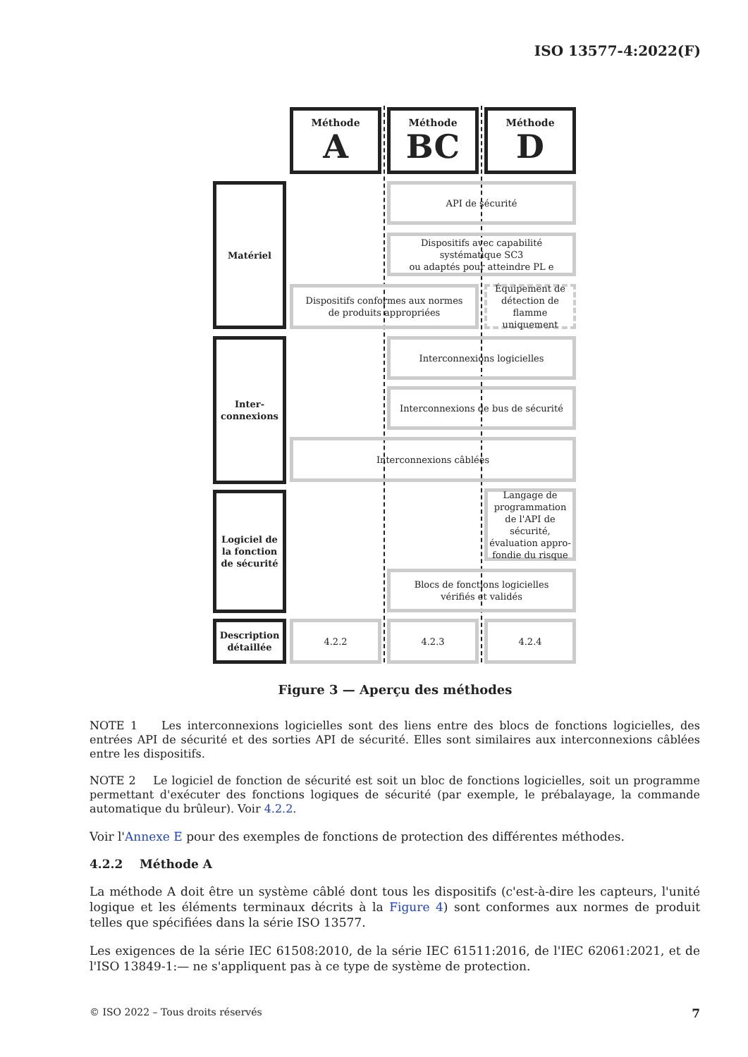ISO 13577-4:2022(F)
Méthode
A
Méthode
BC
Méthode
D
Matériel API de sécurité
Dispositifs avec capabilité
systématique SC3
ou adaptés pour atteindre PL e
Dispositifs conformes aux normes
de produits appropriées
Équipement de
détection de
flamme uniquement
Inter-
connexions
Interconnexions logicielles
Interconnexions de bus de sécurité
Interconnexions câblées
Logiciel de la fonction de sécurité
Langage de programmation de l'API de sécurité, évaluation appro-fondie du risque
Blocs de fonctions logicielles
vérifiés et validés
Description détaillée
4.2.2 4.2.3 4.2.4
Figure 3 — Aperçu des méthodes
NOTE 1 Les interconnexions logicielles sont des liens entre des blocs de fonctions logicielles, des entrées API de sécurité et des sorties API de sécurité. Elles sont similaires aux interconnexions câblées entre les dispositifs.
NOTE 2 Le logiciel de fonction de sécurité est soit un bloc de fonctions logicielles, soit un programme permettant d'exécuter des fonctions logiques de sécurité (par exemple, le prébalayage, la commande automatique du brûleur). Voir 4.2.2.
Voir l'Annexe E pour des exemples de fonctions de protection des différentes méthodes.
4.2.2 Méthode A
La méthode A doit être un système câblé dont tous les dispositifs (c'est-à-dire les capteurs, l'unité logique et les éléments terminaux décrits à la Figure 4) sont conformes aux normes de produit telles que spécifiées dans la série ISO 13577.
Les exigences de la série IEC 61508:2010, de la série IEC 61511:2016, de l'IEC 62061:2021, et de l'ISO 13849-1:— ne s'appliquent pas à ce type de système de protection.
© ISO 2022 – Tous droits réservés 7